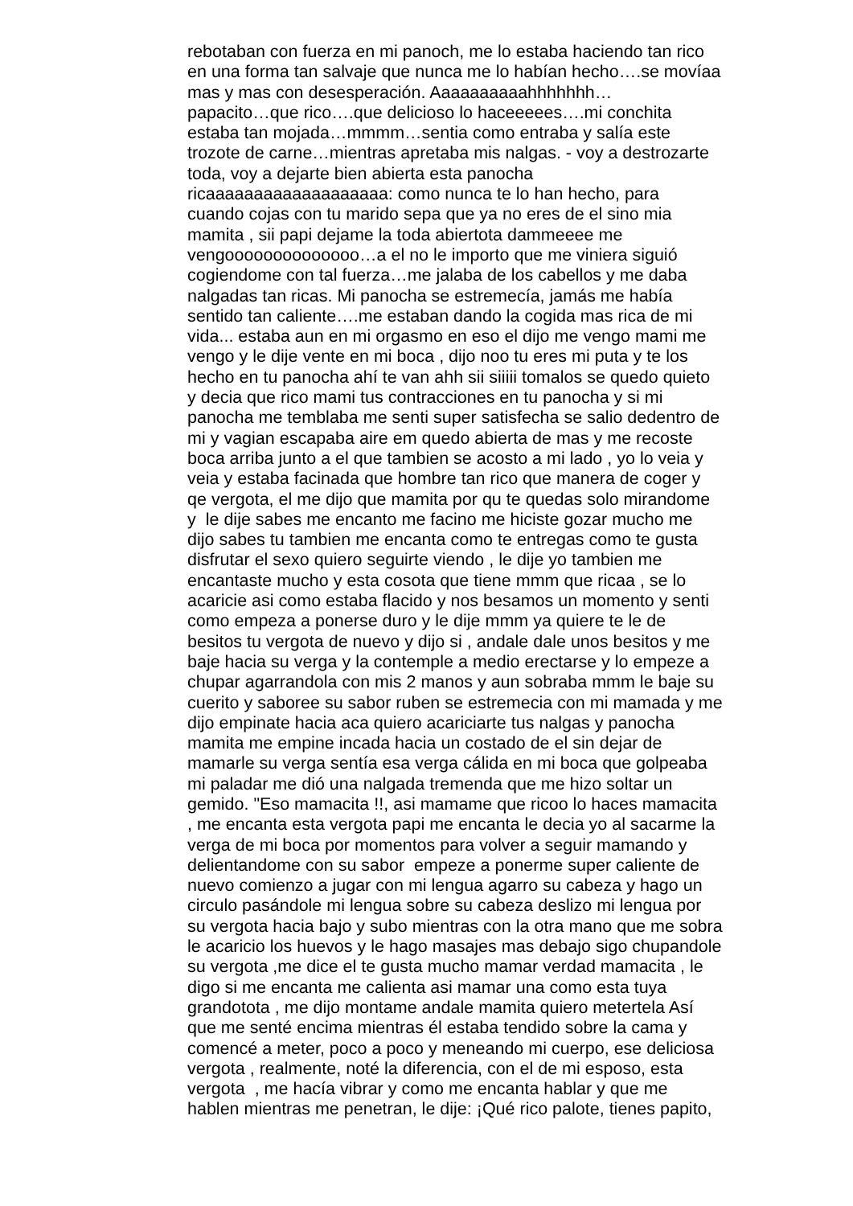rebotaban con fuerza en mi panoch, me lo estaba haciendo tan rico
en una forma tan salvaje que nunca me lo habían hecho….se movíaa
mas y mas con desesperación. Aaaaaaaaaahhhhhhh…
papacito…que rico….que delicioso lo haceeeees….mi conchita
estaba tan mojada…mmmm…sentia como entraba y salía este
trozote de carne…mientras apretaba mis nalgas. - voy a destrozarte
toda, voy a dejarte bien abierta esta panocha
ricaaaaaaaaaaaaaaaaaaa: como nunca te lo han hecho, para
cuando cojas con tu marido sepa que ya no eres de el sino mia
mamita , sii papi dejame la toda abiertota dammeeee me
vengoooooooooooooo…a el no le importo que me viniera siguió
cogiendome con tal fuerza…me jalaba de los cabellos y me daba
nalgadas tan ricas. Mi panocha se estremecía, jamás me había
sentido tan caliente….me estaban dando la cogida mas rica de mi
vida... estaba aun en mi orgasmo en eso el dijo me vengo mami me
vengo y le dije vente en mi boca , dijo noo tu eres mi puta y te los
hecho en tu panocha ahí te van ahh sii siiiii tomalos se quedo quieto
y decia que rico mami tus contracciones en tu panocha y si mi
panocha me temblaba me senti super satisfecha se salio dedentro de
mi y vagian escapaba aire em quedo abierta de mas y me recoste
boca arriba junto a el que tambien se acosto a mi lado , yo lo veia y
veia y estaba facinada que hombre tan rico que manera de coger y
qe vergota, el me dijo que mamita por qu te quedas solo mirandome
y le dije sabes me encanto me facino me hiciste gozar mucho me
dijo sabes tu tambien me encanta como te entregas como te gusta
disfrutar el sexo quiero seguirte viendo , le dije yo tambien me
encantaste mucho y esta cosota que tiene mmm que ricaa , se lo
acaricie asi como estaba flacido y nos besamos un momento y senti
como empeza a ponerse duro y le dije mmm ya quiere te le de
besitos tu vergota de nuevo y dijo si , andale dale unos besitos y me
baje hacia su verga y la contemple a medio erectarse y lo empeze a
chupar agarrandola con mis 2 manos y aun sobraba mmm le baje su
cuerito y saboree su sabor ruben se estremecia con mi mamada y me
dijo empinate hacia aca quiero acariciarte tus nalgas y panocha
mamita me empine incada hacia un costado de el sin dejar de
mamarle su verga sentía esa verga cálida en mi boca que golpeaba
mi paladar me dió una nalgada tremenda que me hizo soltar un
gemido. "Eso mamacita !!, asi mamame que ricoo lo haces mamacita
, me encanta esta vergota papi me encanta le decia yo al sacarme la
verga de mi boca por momentos para volver a seguir mamando y
delientandome con su sabor empeze a ponerme super caliente de
nuevo comienzo a jugar con mi lengua agarro su cabeza y hago un
circulo pasándole mi lengua sobre su cabeza deslizo mi lengua por
su vergota hacia bajo y subo mientras con la otra mano que me sobra
le acaricio los huevos y le hago masajes mas debajo sigo chupandole
su vergota ,me dice el te gusta mucho mamar verdad mamacita , le
digo si me encanta me calienta asi mamar una como esta tuya
grandotota , me dijo montame andale mamita quiero metertela Así
que me senté encima mientras él estaba tendido sobre la cama y
comencé a meter, poco a poco y meneando mi cuerpo, ese deliciosa
vergota , realmente, noté la diferencia, con el de mi esposo, esta
vergota , me hacía vibrar y como me encanta hablar y que me
hablen mientras me penetran, le dije: ¡Qué rico palote, tienes papito,